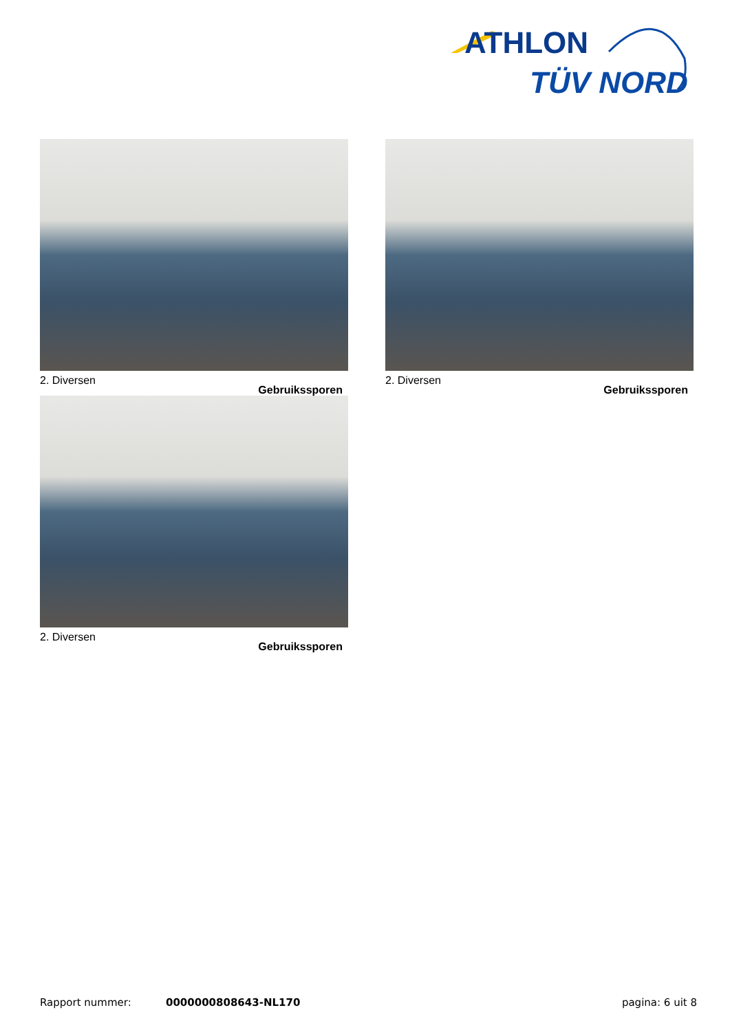ATHLON
TÜV NORD
2. Diversen
Gebruikssporen
2. Diversen
Gebruikssporen
2. Diversen
Gebruikssporen
Rapport nummer: 0000000808643-NL170 pagina: 6 uit 8